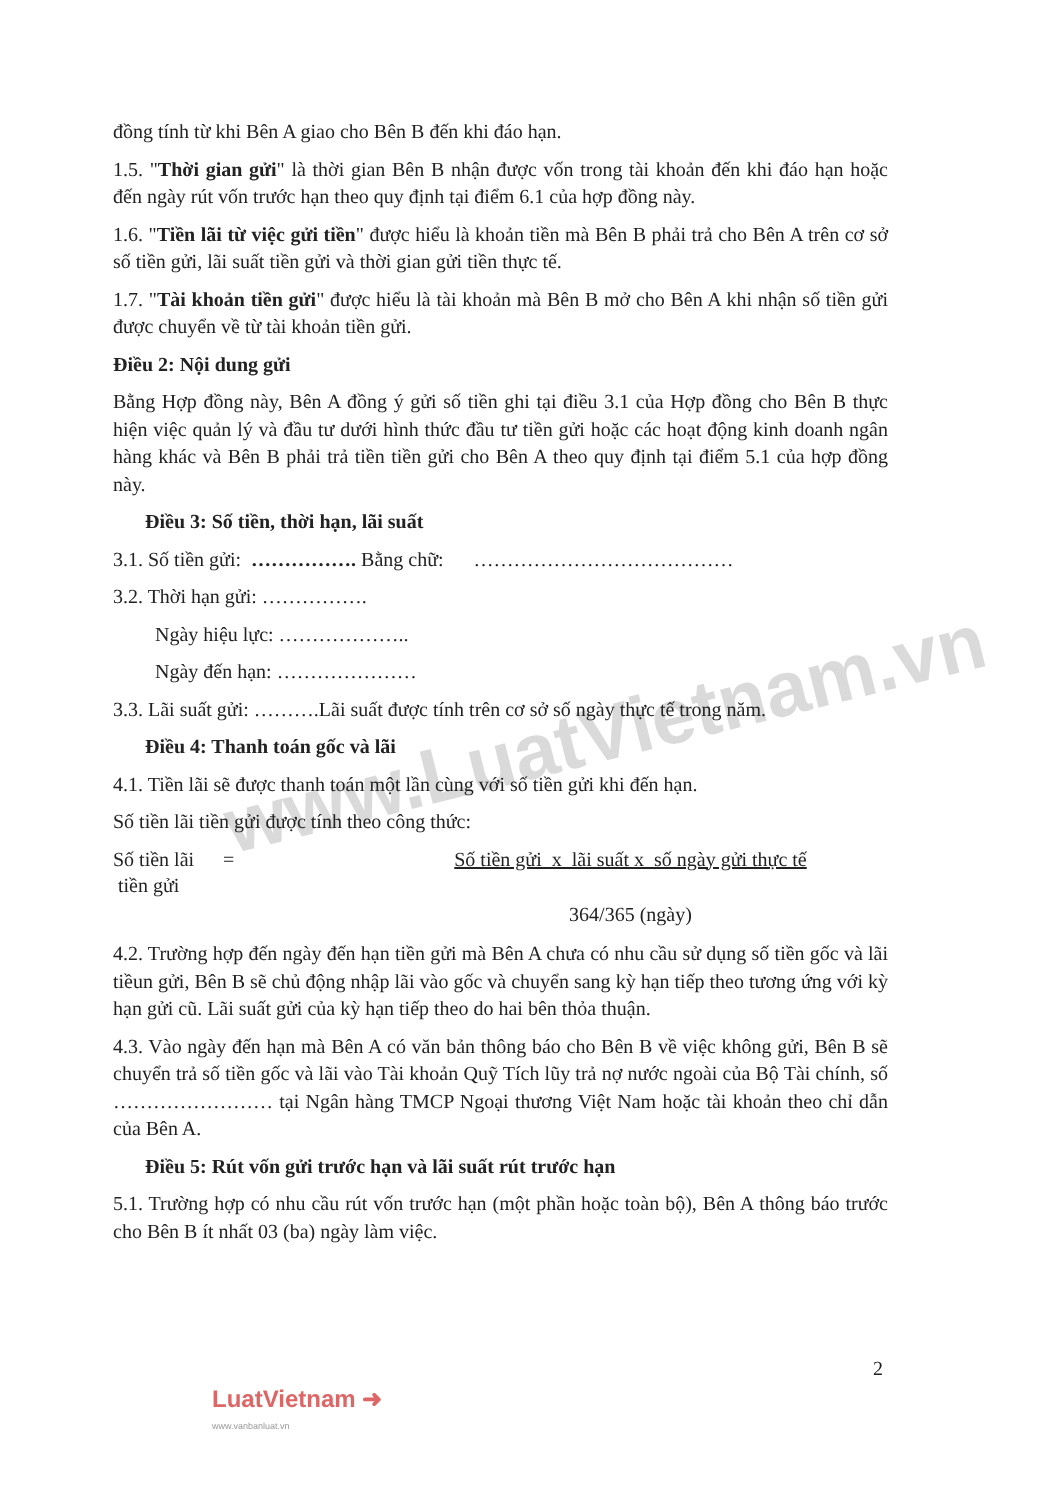www.LuatVietnam.vn
đồng tính từ khi Bên A giao cho Bên B đến khi đáo hạn.
1.5. "Thời gian gửi" là thời gian Bên B nhận được vốn trong tài khoản đến khi đáo hạn hoặc đến ngày rút vốn trước hạn theo quy định tại điểm 6.1 của hợp đồng này.
1.6. "Tiền lãi từ việc gửi tiền" được hiểu là khoản tiền mà Bên B phải trả cho Bên A trên cơ sở số tiền gửi, lãi suất tiền gửi và thời gian gửi tiền thực tế.
1.7. "Tài khoản tiền gửi" được hiểu là tài khoản mà Bên B mở cho Bên A khi nhận số tiền gửi được chuyển về từ tài khoản tiền gửi.
Điều 2: Nội dung gửi
Bằng Hợp đồng này, Bên A đồng ý gửi số tiền ghi tại điều 3.1 của Hợp đồng cho Bên B thực hiện việc quản lý và đầu tư dưới hình thức đầu tư tiền gửi hoặc các hoạt động kinh doanh ngân hàng khác và Bên B phải trả tiền tiền gửi cho Bên A theo quy định tại điểm 5.1 của hợp đồng này.
Điều 3: Số tiền, thời hạn, lãi suất
3.1. Số tiền gửi: ……………. Bằng chữ: …………………………………
3.2. Thời hạn gửi: …………….
Ngày hiệu lực: ………………..
Ngày đến hạn: …………………
3.3. Lãi suất gửi: ……….Lãi suất được tính trên cơ sở số ngày thực tế trong năm.
Điều 4: Thanh toán gốc và lãi
4.1. Tiền lãi sẽ được thanh toán một lần cùng với số tiền gửi khi đến hạn.
Số tiền lãi tiền gửi được tính theo công thức:
Số tiền lãi
tiền gửi
= Số tiền gửi x lãi suất x số ngày gửi thực tế
364/365 (ngày)
4.2. Trường hợp đến ngày đến hạn tiền gửi mà Bên A chưa có nhu cầu sử dụng số tiền gốc và lãi tiềun gửi, Bên B sẽ chủ động nhập lãi vào gốc và chuyển sang kỳ hạn tiếp theo tương ứng với kỳ hạn gửi cũ. Lãi suất gửi của kỳ hạn tiếp theo do hai bên thỏa thuận.
4.3. Vào ngày đến hạn mà Bên A có văn bản thông báo cho Bên B về việc không gửi, Bên B sẽ chuyển trả số tiền gốc và lãi vào Tài khoản Quỹ Tích lũy trả nợ nước ngoài của Bộ Tài chính, số …………………… tại Ngân hàng TMCP Ngoại thương Việt Nam hoặc tài khoản theo chỉ dẫn của Bên A.
Điều 5: Rút vốn gửi trước hạn và lãi suất rút trước hạn
5.1. Trường hợp có nhu cầu rút vốn trước hạn (một phần hoặc toàn bộ), Bên A thông báo trước cho Bên B ít nhất 03 (ba) ngày làm việc.
2
LuatVietnam ➜
www.vanbanluat.vn